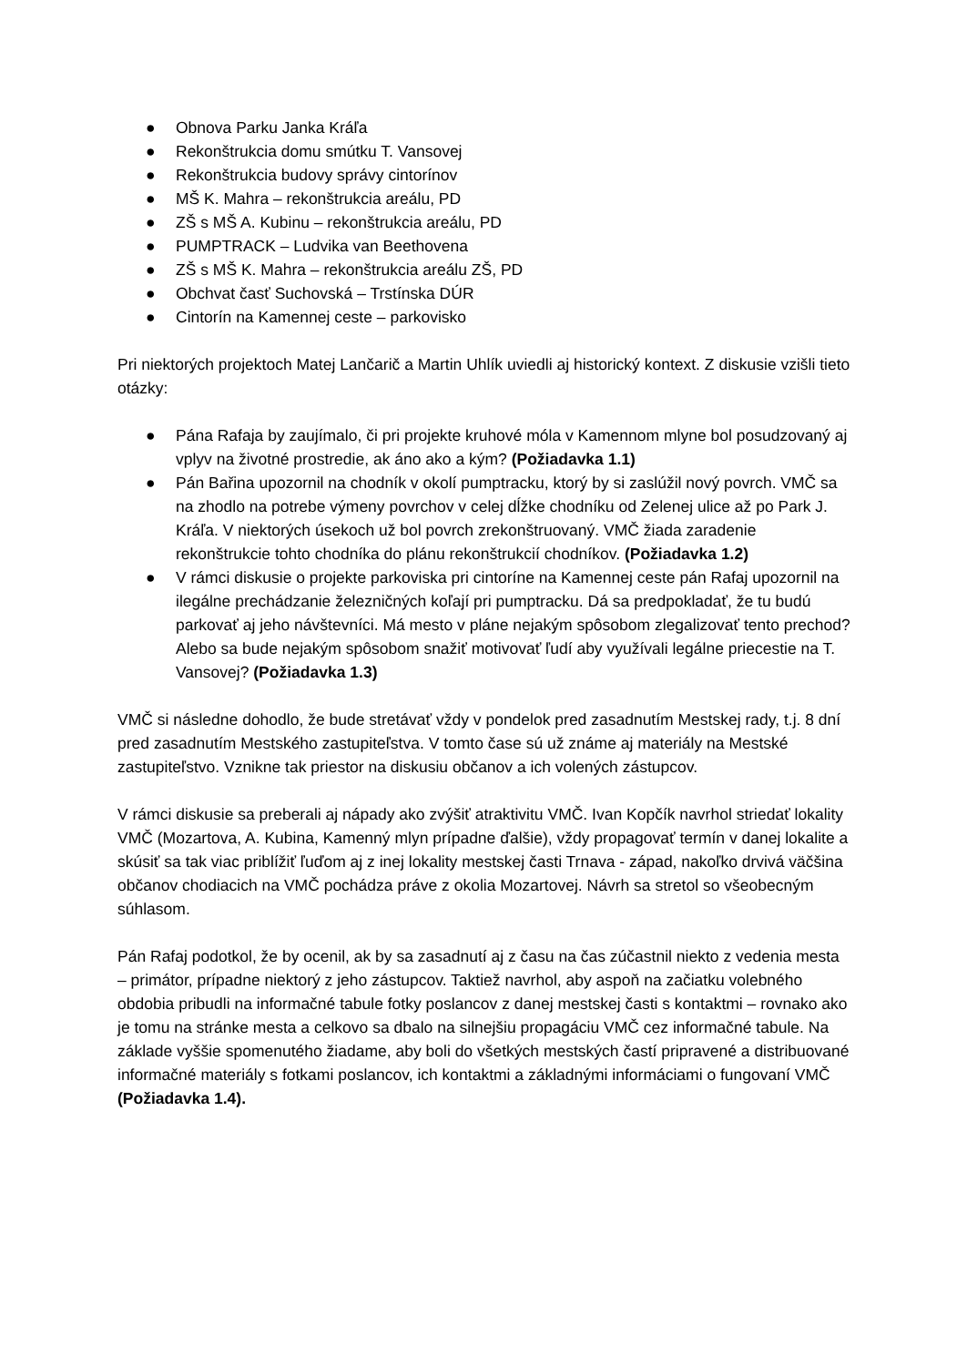● Obnova Parku Janka Kráľa
● Rekonštrukcia domu smútku T. Vansovej
● Rekonštrukcia budovy správy cintorínov
● MŠ K. Mahra – rekonštrukcia areálu, PD
● ZŠ s MŠ A. Kubinu – rekonštrukcia areálu, PD
● PUMPTRACK – Ludvika van Beethovena
● ZŠ s MŠ K. Mahra – rekonštrukcia areálu ZŠ, PD
● Obchvat časť Suchovská – Trstínska DÚR
● Cintorín na Kamennej ceste – parkovisko
Pri niektorých projektoch Matej Lančarič a Martin Uhlík uviedli aj historický kontext. Z diskusie vzišli tieto otázky:
● Pána Rafaja by zaujímalo, či pri projekte kruhové móla v Kamennom mlyne bol posudzovaný aj vplyv na životné prostredie, ak áno ako a kým? (Požiadavka 1.1)
● Pán Bařina upozornil na chodník v okolí pumptracku, ktorý by si zaslúžil nový povrch. VMČ sa na zhodlo na potrebe výmeny povrchov v celej dĺžke chodníku od Zelenej ulice až po Park J. Kráľa. V niektorých úsekoch už bol povrch zrekonštruovaný. VMČ žiada zaradenie rekonštrukcie tohto chodníka do plánu rekonštrukcií chodníkov. (Požiadavka 1.2)
● V rámci diskusie o projekte parkoviska pri cintoríne na Kamennej ceste pán Rafaj upozornil na ilegálne prechádzanie železničných koľají pri pumptracku. Dá sa predpokladať, že tu budú parkovať aj jeho návštevníci. Má mesto v pláne nejakým spôsobom zlegalizovať tento prechod? Alebo sa bude nejakým spôsobom snažiť motivovať ľudí aby využívali legálne priecestie na T. Vansovej? (Požiadavka 1.3)
VMČ si následne dohodlo, že bude stretávať vždy v pondelok pred zasadnutím Mestskej rady, t.j. 8 dní pred zasadnutím Mestského zastupiteľstva. V tomto čase sú už známe aj materiály na Mestské zastupiteľstvo. Vznikne tak priestor na diskusiu občanov a ich volených zástupcov.
V rámci diskusie sa preberali aj nápady ako zvýšiť atraktivitu VMČ. Ivan Kopčík navrhol striedať lokality VMČ (Mozartova, A. Kubina, Kamenný mlyn prípadne ďalšie), vždy propagovať termín v danej lokalite a skúsiť sa tak viac priblížiť ľuďom aj z inej lokality mestskej časti Trnava - západ, nakoľko drvivá väčšina občanov chodiacich na VMČ pochádza práve z okolia Mozartovej. Návrh sa stretol so všeobecným súhlasom.
Pán Rafaj podotkol, že by ocenil, ak by sa zasadnutí aj z času na čas zúčastnil niekto z vedenia mesta – primátor, prípadne niektorý z jeho zástupcov. Taktiež navrhol, aby aspoň na začiatku volebného obdobia pribudli na informačné tabule fotky poslancov z danej mestskej časti s kontaktmi – rovnako ako je tomu na stránke mesta a celkovo sa dbalo na silnejšiu propagáciu VMČ cez informačné tabule. Na základe vyššie spomenutého žiadame, aby boli do všetkých mestských častí pripravené a distribuované informačné materiály s fotkami poslancov, ich kontaktmi a základnými informáciami o fungovaní VMČ (Požiadavka 1.4).